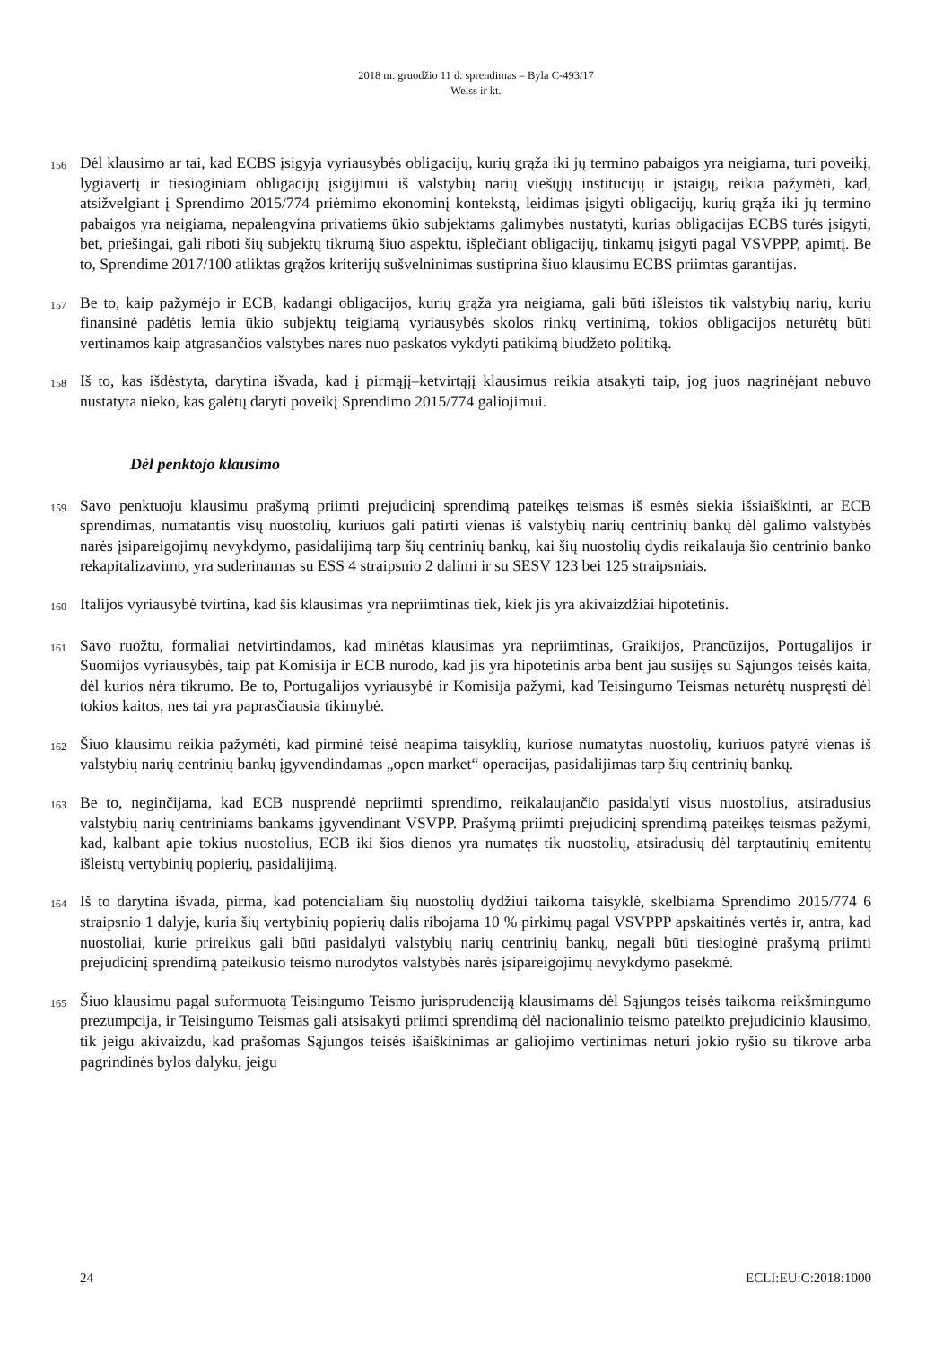2018 m. gruodžio 11 d. sprendimas – Byla C-493/17
Weiss ir kt.
156 Dėl klausimo ar tai, kad ECBS įsigyja vyriausybės obligacijų, kurių grąža iki jų termino pabaigos yra neigiama, turi poveikį, lygiavertį ir tiesioginiam obligacijų įsigijimui iš valstybių narių viešųjų institucijų ir įstaigų, reikia pažymėti, kad, atsižvelgiant į Sprendimo 2015/774 priėmimo ekonominį kontekstą, leidimas įsigyti obligacijų, kurių grąža iki jų termino pabaigos yra neigiama, nepalengvina privatiems ūkio subjektams galimybės nustatyti, kurias obligacijas ECBS turės įsigyti, bet, priešingai, gali riboti šių subjektų tikrumą šiuo aspektu, išplečiant obligacijų, tinkamų įsigyti pagal VSVPPP, apimtį. Be to, Sprendime 2017/100 atliktas grąžos kriterijų sušvelninimas sustiprina šiuo klausimu ECBS priimtas garantijas.
157 Be to, kaip pažymėjo ir ECB, kadangi obligacijos, kurių grąža yra neigiama, gali būti išleistos tik valstybių narių, kurių finansinė padėtis lemia ūkio subjektų teigiamą vyriausybės skolos rinkų vertinimą, tokios obligacijos neturėtų būti vertinamos kaip atgrasančios valstybes nares nuo paskatos vykdyti patikimą biudžeto politiką.
158 Iš to, kas išdėstyta, darytina išvada, kad į pirmąjį–ketvirtąjį klausimus reikia atsakyti taip, jog juos nagrinėjant nebuvo nustatyta nieko, kas galėtų daryti poveikį Sprendimo 2015/774 galiojimui.
Dėl penktojo klausimo
159 Savo penktuoju klausimu prašymą priimti prejudicinį sprendimą pateikęs teismas iš esmės siekia išsiaiškinti, ar ECB sprendimas, numatantis visų nuostolių, kuriuos gali patirti vienas iš valstybių narių centrinių bankų dėl galimo valstybės narės įsipareigojimų nevykdymo, pasidalijimą tarp šių centrinių bankų, kai šių nuostolių dydis reikalauja šio centrinio banko rekapitalizavimo, yra suderinamas su ESS 4 straipsnio 2 dalimi ir su SESV 123 bei 125 straipsniais.
160 Italijos vyriausybė tvirtina, kad šis klausimas yra nepriimtinas tiek, kiek jis yra akivaizdžiai hipotetinis.
161 Savo ruožtu, formaliai netvirtindamos, kad minėtas klausimas yra nepriimtinas, Graikijos, Prancūzijos, Portugalijos ir Suomijos vyriausybės, taip pat Komisija ir ECB nurodo, kad jis yra hipotetinis arba bent jau susijęs su Sąjungos teisės kaita, dėl kurios nėra tikrumo. Be to, Portugalijos vyriausybė ir Komisija pažymi, kad Teisingumo Teismas neturėtų nuspręsti dėl tokios kaitos, nes tai yra paprasčiausia tikimybė.
162 Šiuo klausimu reikia pažymėti, kad pirminė teisė neapima taisyklių, kuriose numatytas nuostolių, kuriuos patyrė vienas iš valstybių narių centrinių bankų įgyvendindamas „open market“ operacijas, pasidalijimas tarp šių centrinių bankų.
163 Be to, neginčijama, kad ECB nusprendė nepriimti sprendimo, reikalaujančio pasidalyti visus nuostolius, atsiradusius valstybių narių centriniams bankams įgyvendinant VSVPP. Prašymą priimti prejudicinį sprendimą pateikęs teismas pažymi, kad, kalbant apie tokius nuostolius, ECB iki šios dienos yra numatęs tik nuostolių, atsiradusių dėl tarptautinių emitentų išleistų vertybinių popierių, pasidalijimą.
164 Iš to darytina išvada, pirma, kad potencialiam šių nuostolių dydžiui taikoma taisyklė, skelbiama Sprendimo 2015/774 6 straipsnio 1 dalyje, kuria šių vertybinių popierių dalis ribojama 10 % pirkimų pagal VSVPPP apskaitinės vertės ir, antra, kad nuostoliai, kurie prireikus gali būti pasidalyti valstybių narių centrinių bankų, negali būti tiesioginė prašymą priimti prejudicinį sprendimą pateikusio teismo nurodytos valstybės narės įsipareigojimų nevykdymo pasekmė.
165 Šiuo klausimu pagal suformuotą Teisingumo Teismo jurisprudenciją klausimams dėl Sąjungos teisės taikoma reikšmingumo prezumpcija, ir Teisingumo Teismas gali atsisakyti priimti sprendimą dėl nacionalinio teismo pateikto prejudicinio klausimo, tik jeigu akivaizdu, kad prašomas Sąjungos teisės išaiškinimas ar galiojimo vertinimas neturi jokio ryšio su tikrove arba pagrindinės bylos dalyku, jeigu
24 ECLI:EU:C:2018:1000